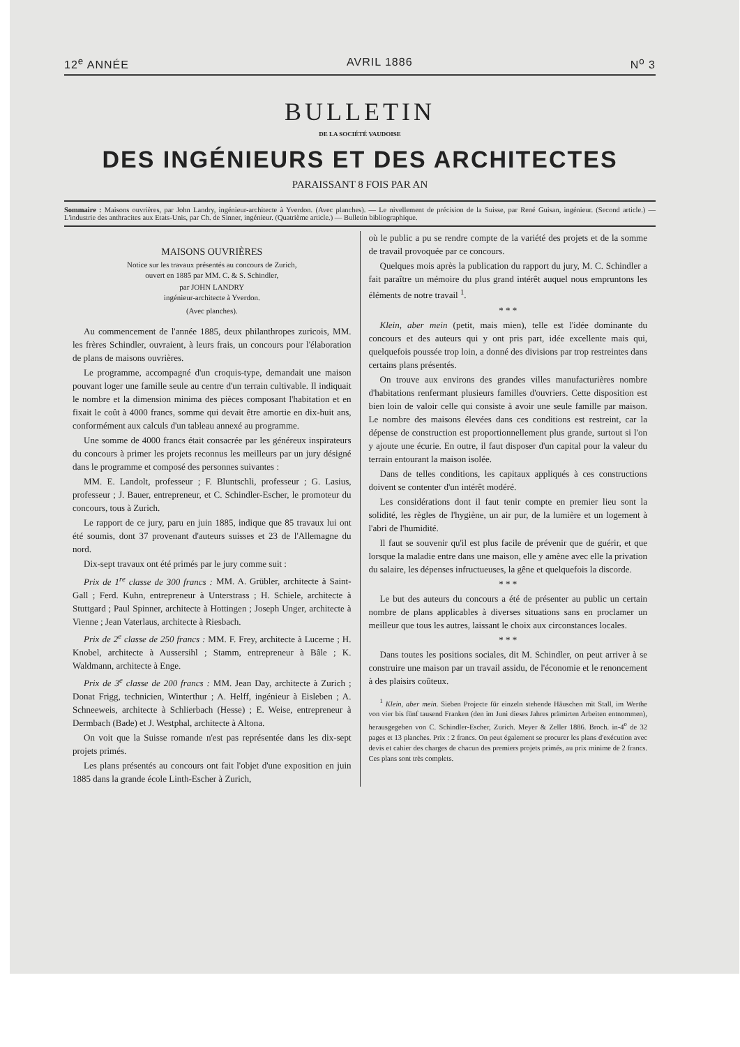12<sup>e</sup> ANNÉE AVRIL 1886 N<sup>o</sup> 3
BULLETIN
DE LA SOCIÉTÉ VAUDOISE
DES INGÉNIEURS ET DES ARCHITECTES
PARAISSANT 8 FOIS PAR AN
Sommaire : Maisons ouvrières, par John Landry, ingénieur-architecte à Yverdon. (Avec planches). — Le nivellement de précision de la Suisse, par René Guisan, ingénieur. (Second article.) — L'industrie des anthracites aux Etats-Unis, par Ch. de Sinner, ingénieur. (Quatrième article.) — Bulletin bibliographique.
MAISONS OUVRIÈRES
Notice sur les travaux présentés au concours de Zurich,
ouvert en 1885 par MM. C. & S. Schindler,
par JOHN LANDRY
ingénieur-architecte à Yverdon.
(Avec planches).
Au commencement de l'année 1885, deux philanthropes zuricois, MM. les frères Schindler, ouvraient, à leurs frais, un concours pour l'élaboration de plans de maisons ouvrières.
Le programme, accompagné d'un croquis-type, demandait une maison pouvant loger une famille seule au centre d'un terrain cultivable. Il indiquait le nombre et la dimension minima des pièces composant l'habitation et en fixait le coût à 4000 francs, somme qui devait être amortie en dix-huit ans, conformément aux calculs d'un tableau annexé au programme.
Une somme de 4000 francs était consacrée par les généreux inspirateurs du concours à primer les projets reconnus les meilleurs par un jury désigné dans le programme et composé des personnes suivantes :
MM. E. Landolt, professeur ; F. Bluntschli, professeur ; G. Lasius, professeur ; J. Bauer, entrepreneur, et C. Schindler-Escher, le promoteur du concours, tous à Zurich.
Le rapport de ce jury, paru en juin 1885, indique que 85 travaux lui ont été soumis, dont 37 provenant d'auteurs suisses et 23 de l'Allemagne du nord.
Dix-sept travaux ont été primés par le jury comme suit :
Prix de 1<sup>re</sup> classe de 300 francs : MM. A. Grübler, architecte à Saint-Gall ; Ferd. Kuhn, entrepreneur à Unterstrass ; H. Schiele, architecte à Stuttgard ; Paul Spinner, architecte à Hottingen ; Joseph Unger, architecte à Vienne ; Jean Vaterlaus, architecte à Riesbach.
Prix de 2<sup>e</sup> classe de 250 francs : MM. F. Frey, architecte à Lucerne ; H. Knobel, architecte à Aussersihl ; Stamm, entrepreneur à Bâle ; K. Waldmann, architecte à Enge.
Prix de 3<sup>e</sup> classe de 200 francs : MM. Jean Day, architecte à Zurich ; Donat Frigg, technicien, Winterthur ; A. Helff, ingénieur à Eisleben ; A. Schneeweis, architecte à Schlierbach (Hesse) ; E. Weise, entrepreneur à Dermbach (Bade) et J. Westphal, architecte à Altona.
On voit que la Suisse romande n'est pas représentée dans les dix-sept projets primés.
Les plans présentés au concours ont fait l'objet d'une exposition en juin 1885 dans la grande école Linth-Escher à Zurich,
où le public a pu se rendre compte de la variété des projets et de la somme de travail provoquée par ce concours.
Quelques mois après la publication du rapport du jury, M. C. Schindler a fait paraître un mémoire du plus grand intérêt auquel nous empruntons les éléments de notre travail <sup>1</sup>.
* * *
Klein, aber mein (petit, mais mien), telle est l'idée dominante du concours et des auteurs qui y ont pris part, idée excellente mais qui, quelquefois poussée trop loin, a donné des divisions par trop restreintes dans certains plans présentés.
On trouve aux environs des grandes villes manufacturières nombre d'habitations renfermant plusieurs familles d'ouvriers. Cette disposition est bien loin de valoir celle qui consiste à avoir une seule famille par maison. Le nombre des maisons élevées dans ces conditions est restreint, car la dépense de construction est proportionnellement plus grande, surtout si l'on y ajoute une écurie. En outre, il faut disposer d'un capital pour la valeur du terrain entourant la maison isolée.
Dans de telles conditions, les capitaux appliqués à ces constructions doivent se contenter d'un intérêt modéré.
Les considérations dont il faut tenir compte en premier lieu sont la solidité, les règles de l'hygiène, un air pur, de la lumière et un logement à l'abri de l'humidité.
Il faut se souvenir qu'il est plus facile de prévenir que de guérir, et que lorsque la maladie entre dans une maison, elle y amène avec elle la privation du salaire, les dépenses infructueuses, la gêne et quelquefois la discorde.
* * *
Le but des auteurs du concours a été de présenter au public un certain nombre de plans applicables à diverses situations sans en proclamer un meilleur que tous les autres, laissant le choix aux circonstances locales.
* * *
Dans toutes les positions sociales, dit M. Schindler, on peut arriver à se construire une maison par un travail assidu, de l'économie et le renoncement à des plaisirs coûteux.
<sup>1</sup> Klein, aber mein. Sieben Projecte für einzeln stehende Häuschen mit Stall, im Werthe von vier bis fünf tausend Franken (den im Juni dieses Jahres prämirten Arbeiten entnommen), herausgegeben von C. Schindler-Escher, Zurich. Meyer & Zeller 1886. Broch. in-4<sup>o</sup> de 32 pages et 13 planches. Prix : 2 francs. On peut également se procurer les plans d'exécution avec devis et cahier des charges de chacun des premiers projets primés, au prix minime de 2 francs. Ces plans sont très complets.